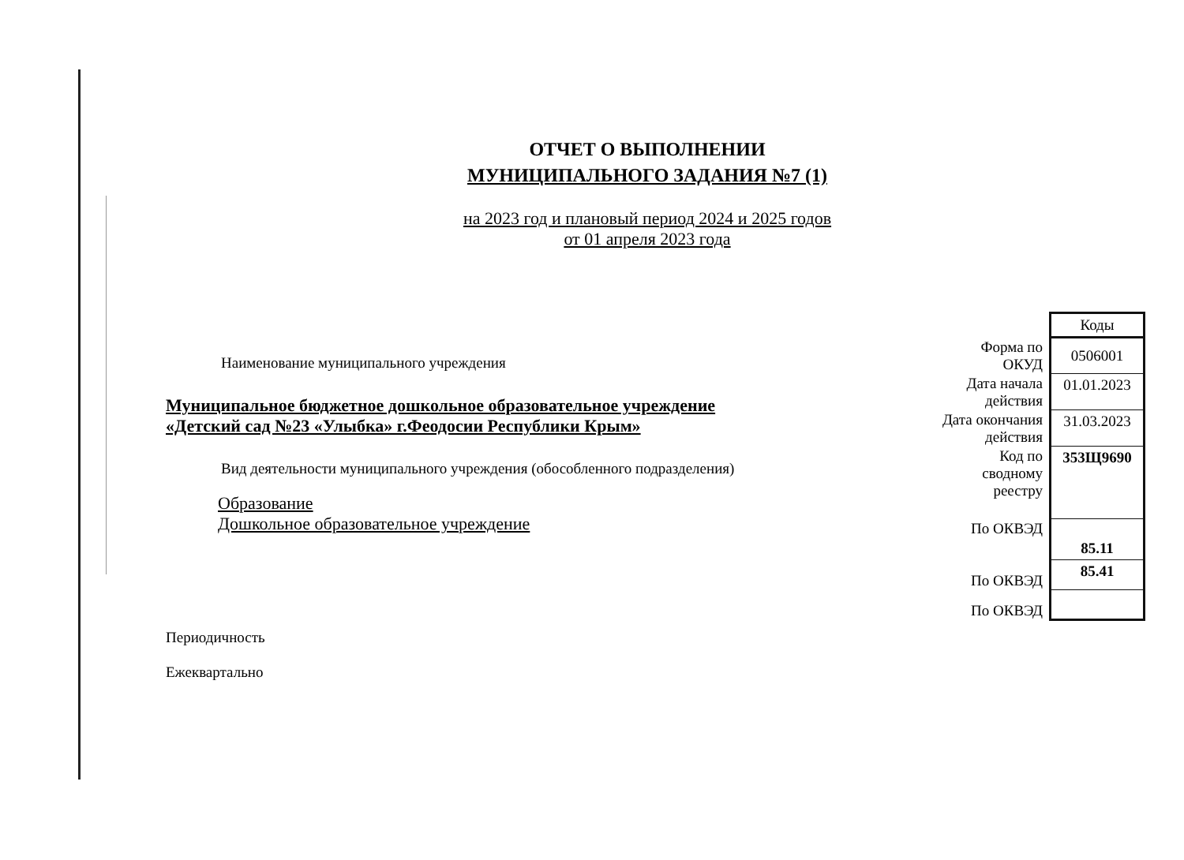ОТЧЕТ О ВЫПОЛНЕНИИ
МУНИЦИПАЛЬНОГО ЗАДАНИЯ №7 (1)
на 2023 год и плановый период 2024 и 2025 годов
от 01 апреля 2023 года
Наименование муниципального учреждения
Муниципальное бюджетное дошкольное образовательное учреждение
«Детский сад №23 «Улыбка» г.Феодосии Республики Крым»
Вид деятельности муниципального учреждения (обособленного подразделения)
Образование
Дошкольное образовательное учреждение
Периодичность
Ежеквартально
| | Коды |
| Форма по ОКУД | 0506001 |
| Дата начала действия | 01.01.2023 |
| Дата окончания действия | 31.03.2023 |
| Код по сводному реестру | 353Щ9690 |
| По ОКВЭД | 85.11 |
| По ОКВЭД | 85.41 |
| По ОКВЭД | |